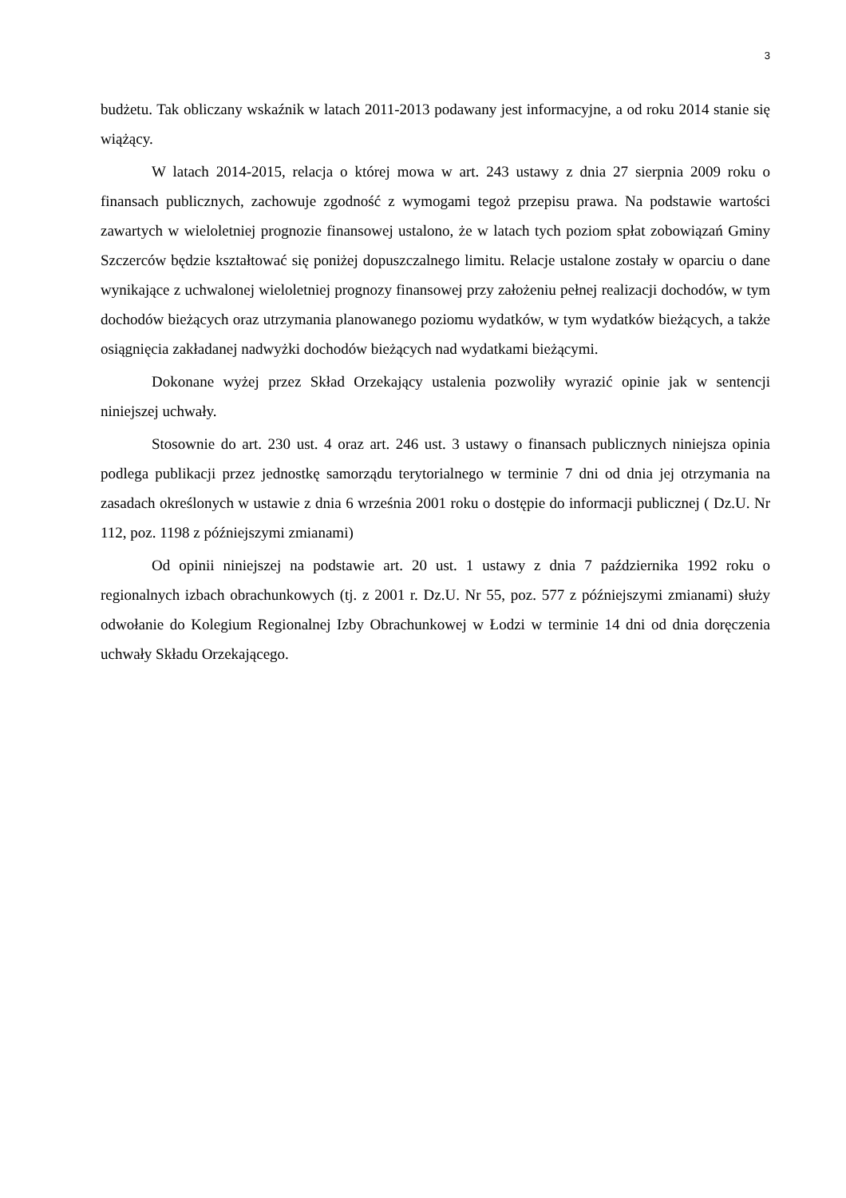3
budżetu. Tak obliczany wskaźnik w latach 2011-2013 podawany jest informacyjne, a od roku 2014 stanie się wiążący.
W latach 2014-2015, relacja o której mowa w art. 243 ustawy z dnia 27 sierpnia 2009 roku o finansach publicznych, zachowuje zgodność z wymogami tegoż przepisu prawa. Na podstawie wartości zawartych w wieloletniej prognozie finansowej ustalono, że w latach tych poziom spłat zobowiązań Gminy Szczerców będzie kształtować się poniżej dopuszczalnego limitu. Relacje ustalone zostały w oparciu o dane wynikające z uchwalonej wieloletniej prognozy finansowej przy założeniu pełnej realizacji dochodów, w tym dochodów bieżących oraz utrzymania planowanego poziomu wydatków, w tym wydatków bieżących, a także osiągnięcia zakładanej nadwyżki dochodów bieżących nad wydatkami bieżącymi.
Dokonane wyżej przez Skład Orzekający ustalenia pozwoliły wyrazić opinie jak w sentencji niniejszej uchwały.
Stosownie do art. 230 ust. 4 oraz art. 246 ust. 3 ustawy o finansach publicznych niniejsza opinia podlega publikacji przez jednostkę samorządu terytorialnego w terminie 7 dni od dnia jej otrzymania na zasadach określonych w ustawie z dnia 6 września 2001 roku o dostępie do informacji publicznej ( Dz.U. Nr 112, poz. 1198 z późniejszymi zmianami)
Od opinii niniejszej na podstawie art. 20 ust. 1 ustawy z dnia 7 października 1992 roku o regionalnych izbach obrachunkowych (tj. z 2001 r. Dz.U. Nr 55, poz. 577 z późniejszymi zmianami) służy odwołanie do Kolegium Regionalnej Izby Obrachunkowej w Łodzi w terminie 14 dni od dnia doręczenia uchwały Składu Orzekającego.